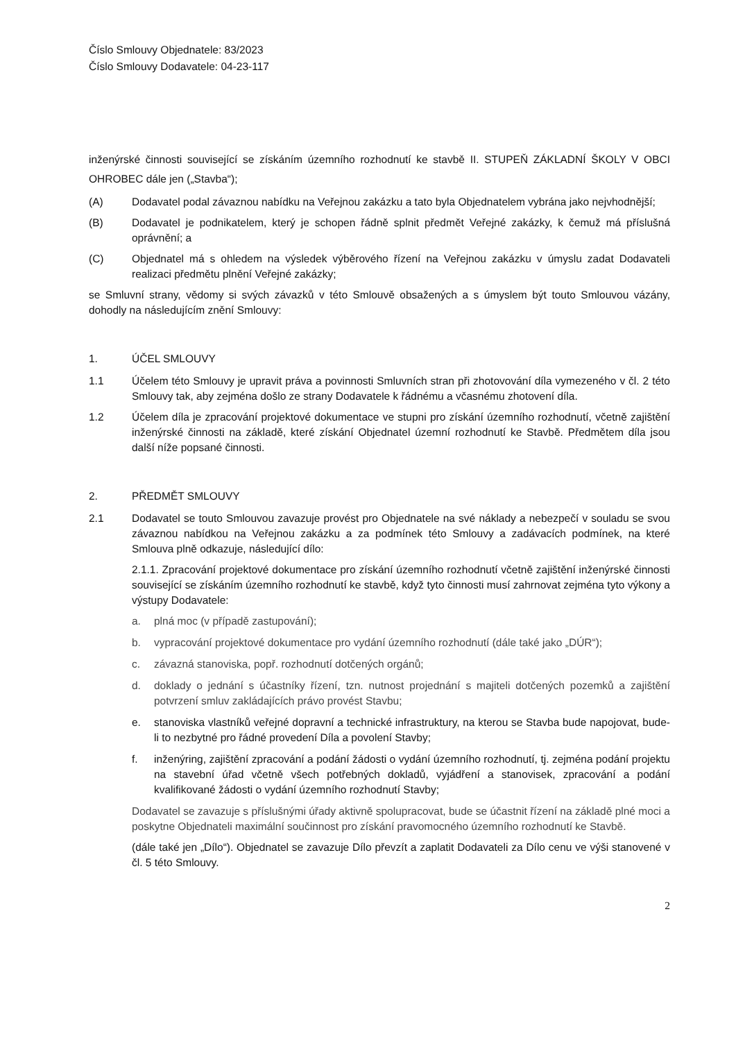Číslo Smlouvy Objednatele: 83/2023
Číslo Smlouvy Dodavatele: 04-23-117
inženýrské činnosti související se získáním územního rozhodnutí ke stavbě II. STUPEŇ ZÁKLADNÍ ŠKOLY V OBCI OHROBEC dále jen („Stavba“);
(A) Dodavatel podal závaznou nabídku na Veřejnou zakázku a tato byla Objednatelem vybrána jako nejvhodnější;
(B) Dodavatel je podnikatelem, který je schopen řádně splnit předmět Veřejné zakázky, k čemuž má příslušná oprávnění; a
(C) Objednatel má s ohledem na výsledek výběrového řízení na Veřejnou zakázku v úmyslu zadat Dodavateli realizaci předmětu plnění Veřejné zakázky;
se Smluvní strany, vědomy si svých závazků v této Smlouvě obsažených a s úmyslem být touto Smlouvou vázány, dohodly na následujícím znění Smlouvy:
1. ÚČEL SMLOUVY
1.1 Účelem této Smlouvy je upravit práva a povinnosti Smluvních stran při zhotovování díla vymezeného v čl. 2 této Smlouvy tak, aby zejména došlo ze strany Dodavatele k řádnému a včasnému zhotovení díla.
1.2 Účelem díla je zpracování projektové dokumentace ve stupni pro získání územního rozhodnutí, včetně zajištění inženýrské činnosti na základě, které získání Objednatel územní rozhodnutí ke Stavbě. Předmětem díla jsou další níže popsané činnosti.
2. PŘEDMĚT SMLOUVY
2.1 Dodavatel se touto Smlouvou zavazuje provést pro Objednatele na své náklady a nebezpečí v souladu se svou závaznou nabídkou na Veřejnou zakázku a za podmínek této Smlouvy a zadávacích podmínek, na které Smlouva plně odkazuje, následující dílo:
2.1.1. Zpracování projektové dokumentace pro získání územního rozhodnutí včetně zajištění inženýrské činnosti související se získáním územního rozhodnutí ke stavbě, když tyto činnosti musí zahrnovat zejména tyto výkony a výstupy Dodavatele:
a. plná moc (v případě zastupování);
b. vypracování projektové dokumentace pro vydání územního rozhodnutí (dále také jako „DÚR“);
c. závazná stanoviska, popř. rozhodnutí dotčených orgánů;
d. doklady o jednání s účastníky řízení, tzn. nutnost projednání s majiteli dotčených pozemků a zajištění potvrzení smluv zakládajících právo provést Stavbu;
e. stanoviska vlastníků veřejné dopravní a technické infrastruktury, na kterou se Stavba bude napojovat, bude-li to nezbytné pro řádné provedení Díla a povolení Stavby;
f. inženýring, zajištění zpracování a podání žádosti o vydání územního rozhodnutí, tj. zejména podání projektu na stavební úřad včetně všech potřebných dokladů, vyjádření a stanovisek, zpracování a podání kvalifikované žádosti o vydání územního rozhodnutí Stavby;
Dodavatel se zavazuje s příslušnými úřady aktivně spolupracovat, bude se účastnit řízení na základě plné moci a poskytne Objednateli maximální součinnost pro získání pravomocného územního rozhodnutí ke Stavbě.
(dále také jen „Dílo“). Objednatel se zavazuje Dílo převzít a zaplatit Dodavateli za Dílo cenu ve výši stanovené v čl. 5 této Smlouvy.
2